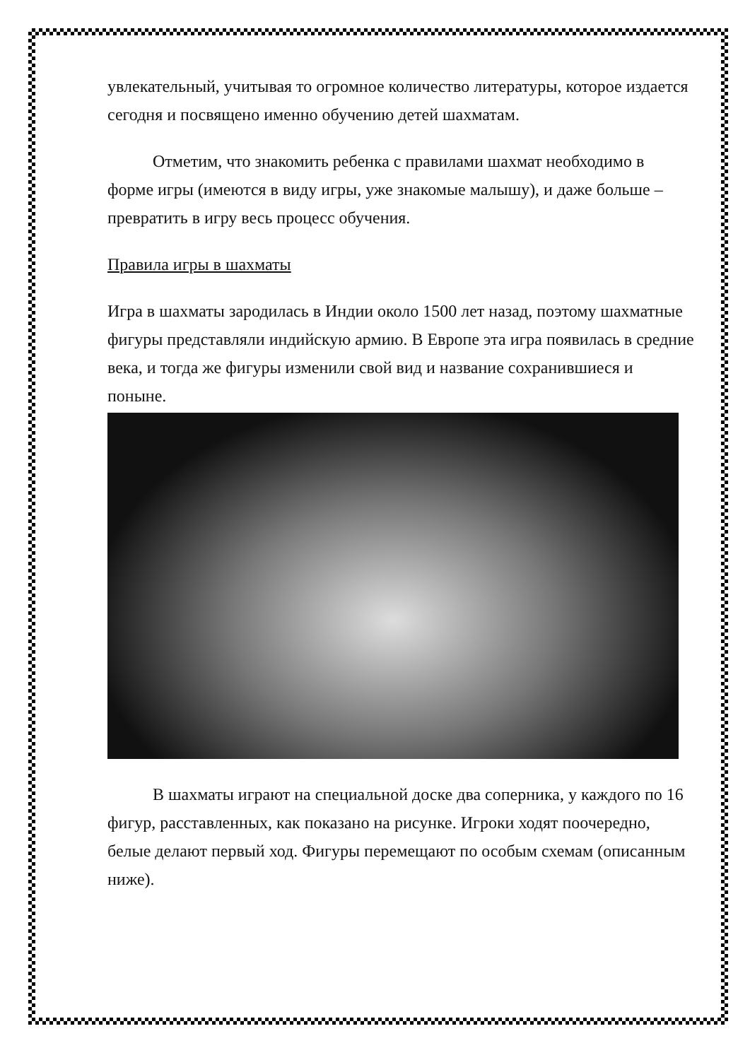увлекательный, учитывая то огромное количество литературы, которое издается сегодня и посвящено именно обучению детей шахматам.
Отметим, что знакомить ребенка с правилами шахмат необходимо в форме игры (имеются в виду игры, уже знакомые малышу), и даже больше – превратить в игру весь процесс обучения.
Правила игры в шахматы
Игра в шахматы зародилась в Индии около 1500 лет назад, поэтому шахматные фигуры представляли индийскую армию. В Европе эта игра появилась в средние века, и тогда же фигуры изменили свой вид и название сохранившиеся и поныне.
В шахматы играют на специальной доске два соперника, у каждого по 16 фигур, расставленных, как показано на рисунке. Игроки ходят поочередно, белые делают первый ход. Фигуры перемещают по особым схемам (описанным ниже).